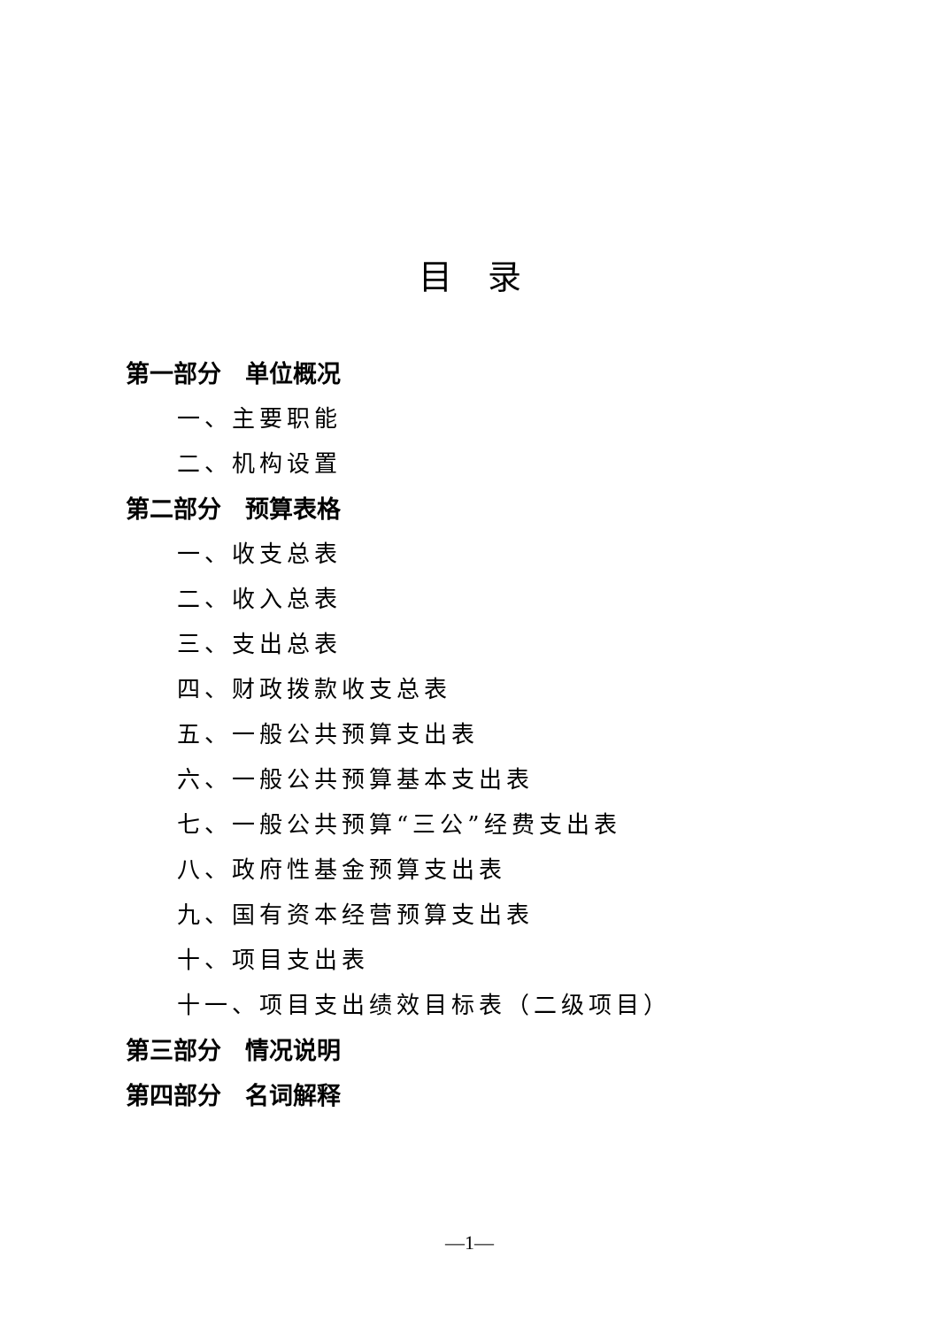目录
第一部分　单位概况
一、主要职能
二、机构设置
第二部分　预算表格
一、收支总表
二、收入总表
三、支出总表
四、财政拨款收支总表
五、一般公共预算支出表
六、一般公共预算基本支出表
七、一般公共预算“三公”经费支出表
八、政府性基金预算支出表
九、国有资本经营预算支出表
十、项目支出表
十一、项目支出绩效目标表（二级项目）
第三部分　情况说明
第四部分　名词解释
—1—